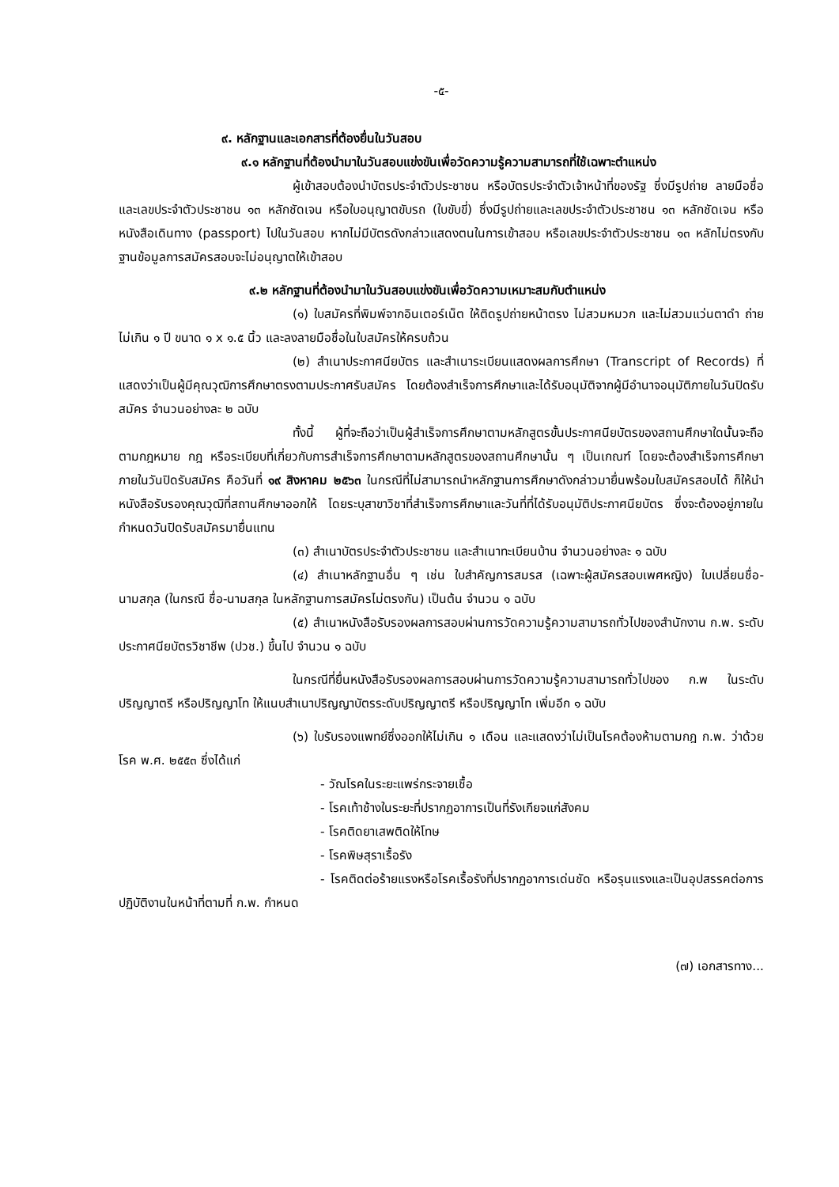-๕-
๙. หลักฐานและเอกสารที่ต้องยื่นในวันสอบ
๙.๑ หลักฐานที่ต้องนำมาในวันสอบแข่งขันเพื่อวัดความรู้ความสามารถที่ใช้เฉพาะตำแหน่ง
ผู้เข้าสอบต้องนำบัตรประจำตัวประชาชน หรือบัตรประจำตัวเจ้าหน้าที่ของรัฐ ซึ่งมีรูปถ่าย ลายมือชื่อ และเลขประจำตัวประชาชน ๑๓ หลักชัดเจน หรือใบอนุญาตขับรถ (ใบขับขี่) ซึ่งมีรูปถ่ายและเลขประจำตัวประชาชน ๑๓ หลักชัดเจน หรือหนังสือเดินทาง (passport) ไปในวันสอบ หากไม่มีบัตรดังกล่าวแสดงตนในการเข้าสอบ หรือเลขประจำตัวประชาชน ๑๓ หลักไม่ตรงกับฐานข้อมูลการสมัครสอบจะไม่อนุญาตให้เข้าสอบ
๙.๒ หลักฐานที่ต้องนำมาในวันสอบแข่งขันเพื่อวัดความเหมาะสมกับตำแหน่ง
(๑) ใบสมัครที่พิมพ์จากอินเตอร์เน็ต ให้ติดรูปถ่ายหน้าตรง ไม่สวมหมวก และไม่สวมแว่นตาดำ ถ่ายไม่เกิน ๑ ปี ขนาด ๑ x ๑.๕ นิ้ว และลงลายมือชื่อในใบสมัครให้ครบถ้วน
(๒) สำเนาประกาศนียบัตร และสำเนาระเบียนแสดงผลการศึกษา (Transcript of Records) ที่แสดงว่าเป็นผู้มีคุณวุฒิการศึกษาตรงตามประกาศรับสมัคร โดยต้องสำเร็จการศึกษาและได้รับอนุมัติจากผู้มีอำนาจอนุมัติภายในวันปิดรับสมัคร จำนวนอย่างละ ๒ ฉบับ
ทั้งนี้ ผู้ที่จะถือว่าเป็นผู้สำเร็จการศึกษาตามหลักสูตรขั้นประกาศนียบัตรของสถานศึกษาใดนั้นจะถือตามกฎหมาย กฎ หรือระเบียบที่เกี่ยวกับการสำเร็จการศึกษาตามหลักสูตรของสถานศึกษานั้น ๆ เป็นเกณฑ์ โดยจะต้องสำเร็จการศึกษาภายในวันปิดรับสมัคร คือวันที่ ๑๙ สิงหาคม ๒๕๖๓ ในกรณีที่ไม่สามารถนำหลักฐานการศึกษาดังกล่าวมายื่นพร้อมใบสมัครสอบได้ ก็ให้นำหนังสือรับรองคุณวุฒิที่สถานศึกษาออกให้ โดยระบุสาขาวิชาที่สำเร็จการศึกษาและวันที่ที่ได้รับอนุมัติประกาศนียบัตร ซึ่งจะต้องอยู่ภายในกำหนดวันปิดรับสมัครมายื่นแทน
(๓) สำเนาบัตรประจำตัวประชาชน และสำเนาทะเบียนบ้าน จำนวนอย่างละ ๑ ฉบับ
(๔) สำเนาหลักฐานอื่น ๆ เช่น ใบสำคัญการสมรส (เฉพาะผู้สมัครสอบเพศหญิง) ใบเปลี่ยนชื่อ-นามสกุล (ในกรณี ชื่อ-นามสกุล ในหลักฐานการสมัครไม่ตรงกัน) เป็นต้น จำนวน ๑ ฉบับ
(๕) สำเนาหนังสือรับรองผลการสอบผ่านการวัดความรู้ความสามารถทั่วไปของสำนักงาน ก.พ. ระดับประกาศนียบัตรวิชาชีพ (ปวช.) ขึ้นไป จำนวน ๑ ฉบับ
ในกรณีที่ยื่นหนังสือรับรองผลการสอบผ่านการวัดความรู้ความสามารถทั่วไปของ ก.พ ในระดับปริญญาตรี หรือปริญญาโท ให้แนบสำเนาปริญญาบัตรระดับปริญญาตรี หรือปริญญาโท เพิ่มอีก ๑ ฉบับ
(๖) ใบรับรองแพทย์ซึ่งออกให้ไม่เกิน ๑ เดือน และแสดงว่าไม่เป็นโรคต้องห้ามตามกฎ ก.พ. ว่าด้วยโรค พ.ศ. ๒๕๕๓ ซึ่งได้แก่
- วัณโรคในระยะแพร่กระจายเชื้อ
- โรคเท้าช้างในระยะที่ปรากฏอาการเป็นที่รังเกียจแก่สังคม
- โรคติดยาเสพติดให้โทษ
- โรคพิษสุราเรื้อรัง
- โรคติดต่อร้ายแรงหรือโรคเรื้อรังที่ปรากฏอาการเด่นชัด หรือรุนแรงและเป็นอุปสรรคต่อการปฏิบัติงานในหน้าที่ตามที่ ก.พ. กำหนด
(๗) เอกสารทาง...